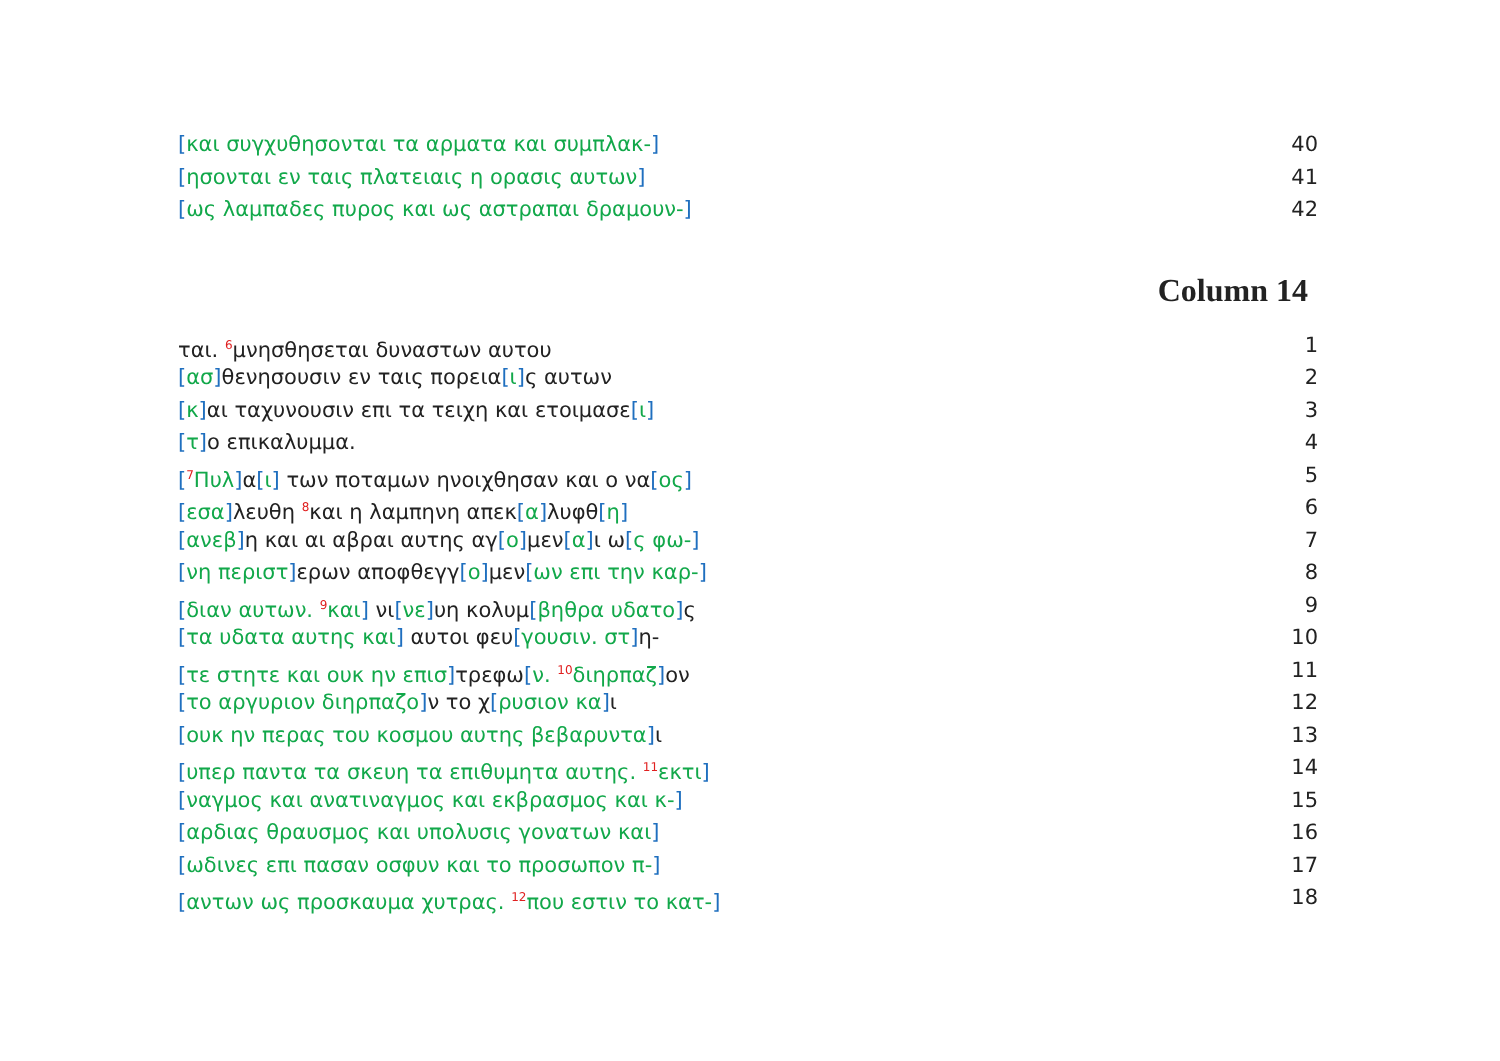[και συγχυθησονται τα αρματα και συμπλακ-] 40
[ησονται εν ταις πλατειαις η ορασις αυτων] 41
[ως λαμπαδες πυρος και ως αστραπαι δραμουν-] 42
Column 14
ται. <sup>6</sup>μνησθησεται δυναστων αυτου 1
[ασ] θενησουσιν εν ταις πορεια[ι] ς αυτων 2
[κ] αι ταχυνουσιν επι τα τειχη και ετοιμασε[ι] 3
[τ] ο επικαλυμμα. 4
[<sup>7</sup>Πυλ] α[ι] των ποταμων ηνοιχθησαν και ο να[ος] 5
[εσα] λευθη <sup>8</sup>και η λαμπηνη απεκ[α] λυφθ[η] 6
[ανεβ] η και αι αβραι αυτης αγ[ο] μεν[α] ι ω[ς φω-] 7
[νη περιστ] ερων αποφθεγγ[ο] μεν[ων επι την καρ-] 8
[διαν αυτων. <sup>9</sup>και] νι[νε] υη κολυμ[βηθρα υδατο] ς 9
[τα υδατα αυτης και] αυτοι φευ[γουσιν. στ] η- 10
[τε στητε και ουκ ην επισ] τρεφω[ν. <sup>10</sup>διηρπαζ] ον 11
[το αργυριον διηρπαζο] ν το χ[ρυσιον κα] ι 12
[ουκ ην περας του κοσμου αυτης βεβαρυντα] ι 13
[υπερ παντα τα σκευη τα επιθυμητα αυτης. <sup>11</sup>εκτι] 14
[ναγμος και ανατιναγμος και εκβρασμος και κ-] 15
[αρδιας θραυσμος και υπολυσις γονατων και] 16
[ωδινες επι πασαν οσφυν και το προσωπον π-] 17
[αντων ως προσκαυμα χυτρας. <sup>12</sup>που εστιν το κατ-] 18